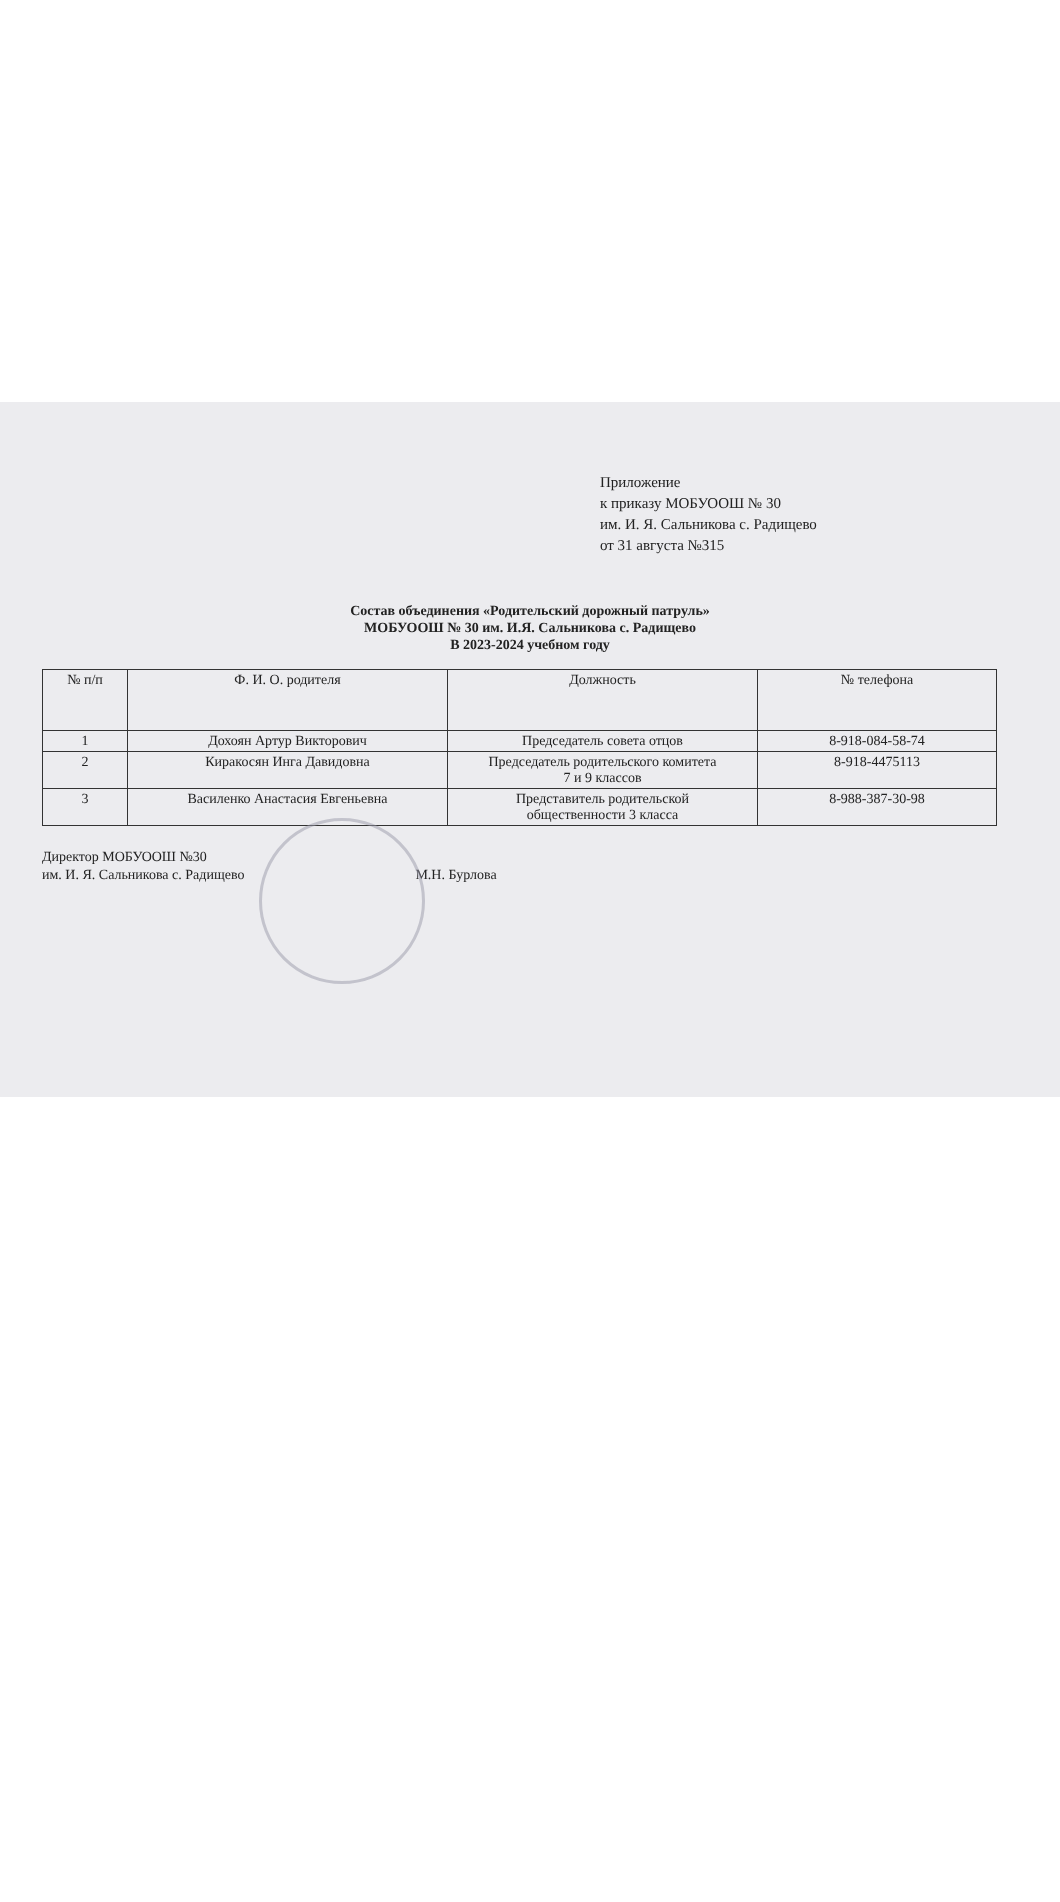Приложение
к приказу МОБУООШ № 30
им. И. Я. Сальникова с. Радищево
от 31 августа №315
Состав объединения «Родительский дорожный патруль»
МОБУООШ № 30 им. И.Я. Сальникова с. Радищево
В 2023-2024 учебном году
| № п/п | Ф. И. О. родителя | Должность | № телефона |
| --- | --- | --- | --- |
| 1 | Дохоян Артур Викторович | Председатель совета отцов | 8-918-084-58-74 |
| 2 | Киракосян Инга Давидовна | Председатель родительского комитета 7 и 9 классов | 8-918-4475113 |
| 3 | Василенко Анастасия Евгеньевна | Представитель родительской общественности 3 класса | 8-988-387-30-98 |
Директор МОБУООШ №30
им. И. Я. Сальникова с. Радищево
М.Н. Бурлова